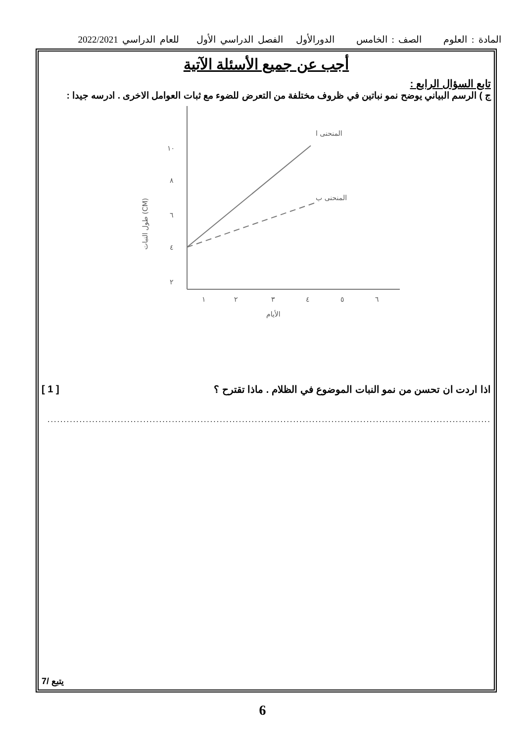المادة : العلوم الصف : الخامس الدورالأول الفصل الدراسي الأول للعام الدراسي 2022/2021
أجب عن جميع الأسئلة الآتية
تابع السؤال الرابع :
ج ) الرسم البياني يوضح نمو نباتين في ظروف مختلفة من التعرض للضوء مع ثبات العوامل الاخرى . ادرسه جيدا :
١٠
٨
٦
٤
٢
١
٢
٣
٤
٥
٦
الأيام
المنحنى ا
المنحنى ب
طول النبات (CM)
اذا اردت ان تحسن من نمو النبات الموضوع في الظلام . ماذا تقترح ؟ [ 1 ]
...........................................................................................................................................
يتبع /7
6